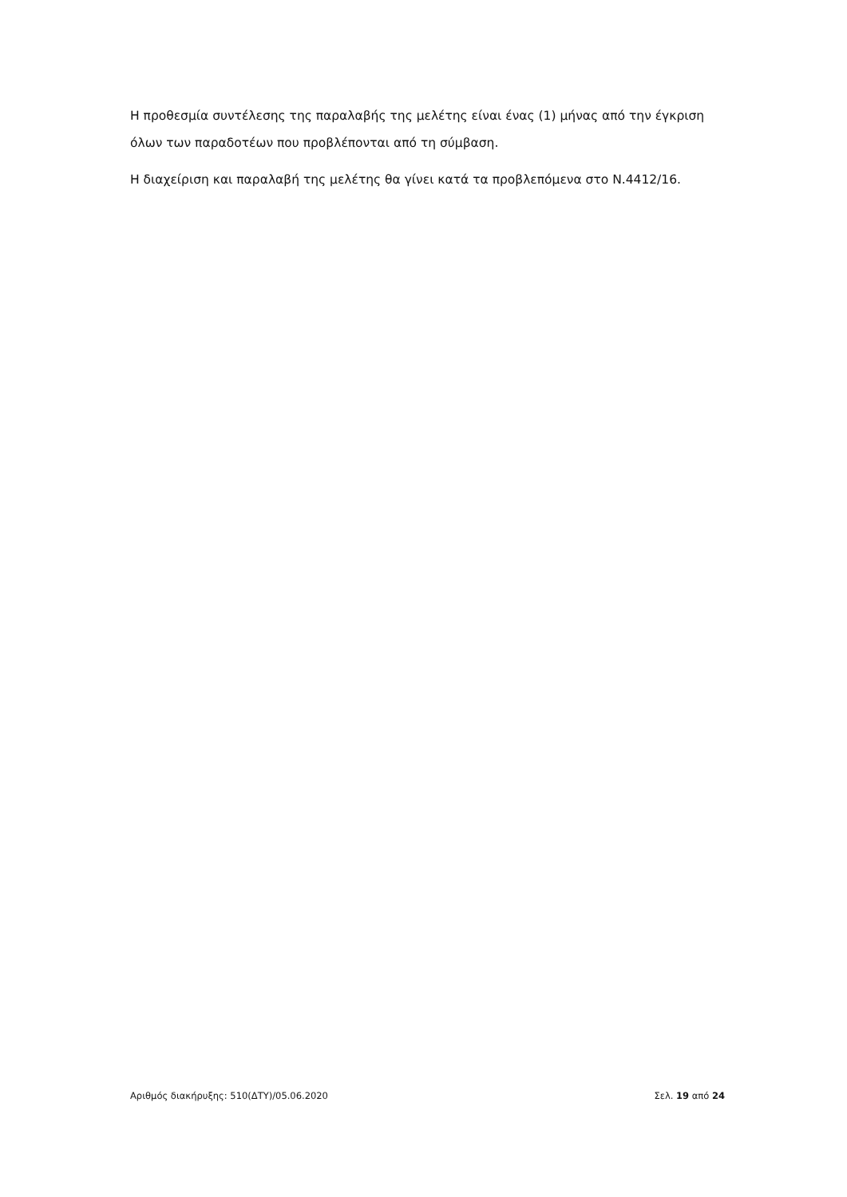Η προθεσμία συντέλεσης της παραλαβής της μελέτης είναι ένας (1) μήνας από την έγκριση όλων των παραδοτέων που προβλέπονται από τη σύμβαση.
Η διαχείριση και παραλαβή της μελέτης θα γίνει κατά τα προβλεπόμενα στο Ν.4412/16.
Αριθμός διακήρυξης: 510(ΔΤΥ)/05.06.2020 Σελ. 19 από 24